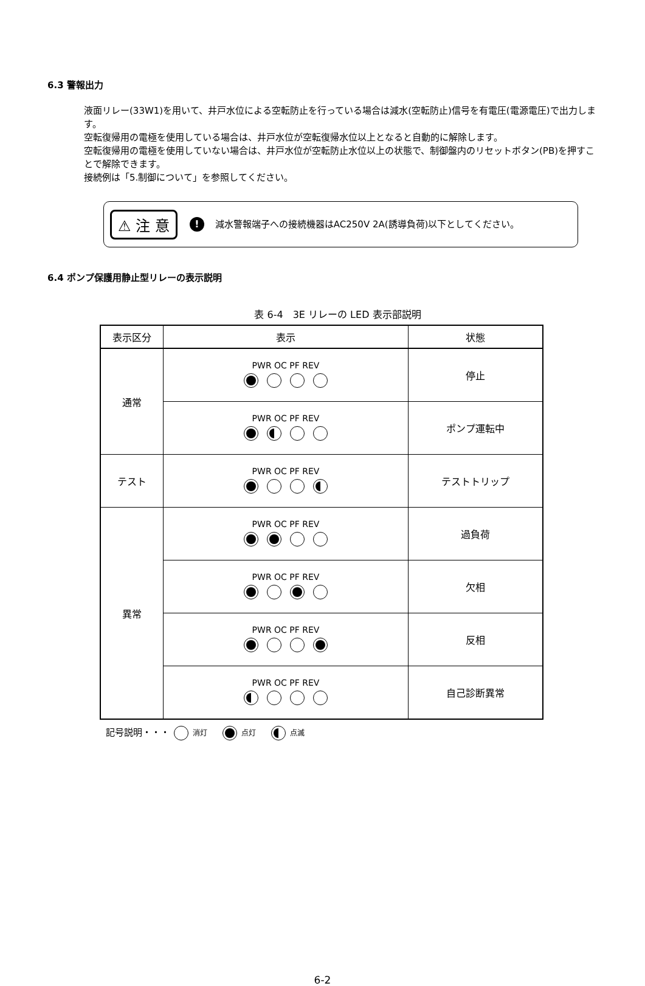6.3 警報出力
液面リレー(33W1)を用いて、井戸水位による空転防止を行っている場合は減水(空転防止)信号を有電圧(電源電圧)で出力します。
空転復帰用の電極を使用している場合は、井戸水位が空転復帰水位以上となると自動的に解除します。
空転復帰用の電極を使用していない場合は、井戸水位が空転防止水位以上の状態で、制御盤内のリセットボタン(PB)を押すことで解除できます。
接続例は「5.制御について」を参照してください。
⚠ 注 意! 減水警報端子への接続機器はAC250V 2A(誘導負荷)以下としてください。
6.4 ポンプ保護用静止型リレーの表示説明
表 6-4　3E リレーの LED 表示部説明
| 表示区分 | 表示 | 状態 |
| --- | --- | --- |
| 通常 | PWR OC PF REV | 停止 |
| | PWR OC PF REV | ポンプ運転中 |
| テスト | PWR OC PF REV | テストトリップ |
| 異常 | PWR OC PF REV | 過負荷 |
| | PWR OC PF REV | 欠相 |
| | PWR OC PF REV | 反相 |
| | PWR OC PF REV | 自己診断異常 |
記号説明・・・ 消灯 点灯 点滅
6-2